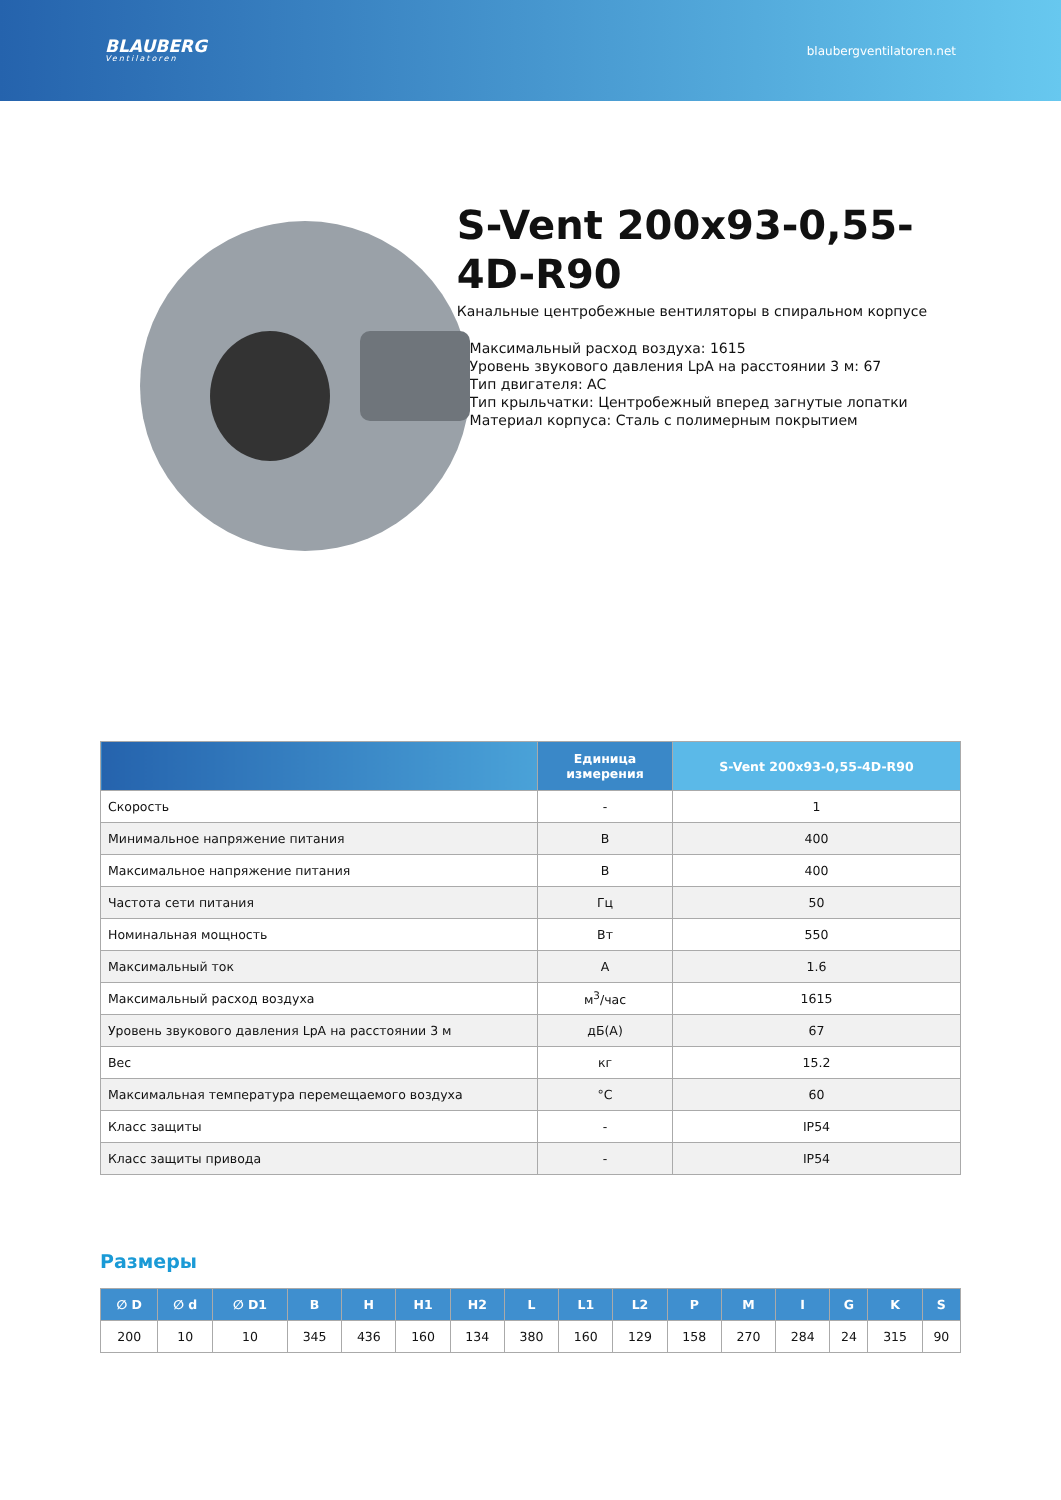BLAUBERG
Ventilatoren
blaubergventilatoren.net
S-Vent 200x93-0,55-4D-R90
Канальные центробежные вентиляторы в спиральном корпусе
• Максимальный расход воздуха: 1615
• Уровень звукового давления LpA на расстоянии 3 м: 67
• Тип двигателя: AC
• Тип крыльчатки: Центробежный вперед загнутые лопатки
• Материал корпуса: Сталь с полимерным покрытием
| | Единица измерения | S-Vent 200x93-0,55-4D-R90 |
| --- | --- | --- |
| Скорость | - | 1 |
| Минимальное напряжение питания | В | 400 |
| Максимальное напряжение питания | В | 400 |
| Частота сети питания | Гц | 50 |
| Номинальная мощность | Вт | 550 |
| Максимальный ток | А | 1.6 |
| Максимальный расход воздуха | м<sup>3</sup>/час | 1615 |
| Уровень звукового давления LpA на расстоянии 3 м | дБ(А) | 67 |
| Вес | кг | 15.2 |
| Максимальная температура перемещаемого воздуха | °C | 60 |
| Класс защиты | - | IP54 |
| Класс защиты привода | - | IP54 |
Размеры
| ∅ D | ∅ d | ∅ D1 | B | H | H1 | H2 | L | L1 | L2 | P | M | I | G | K | S |
| --- | --- | --- | --- | --- | --- | --- | --- | --- | --- | --- | --- | --- | --- | --- | --- |
| 200 | 10 | 10 | 345 | 436 | 160 | 134 | 380 | 160 | 129 | 158 | 270 | 284 | 24 | 315 | 90 |